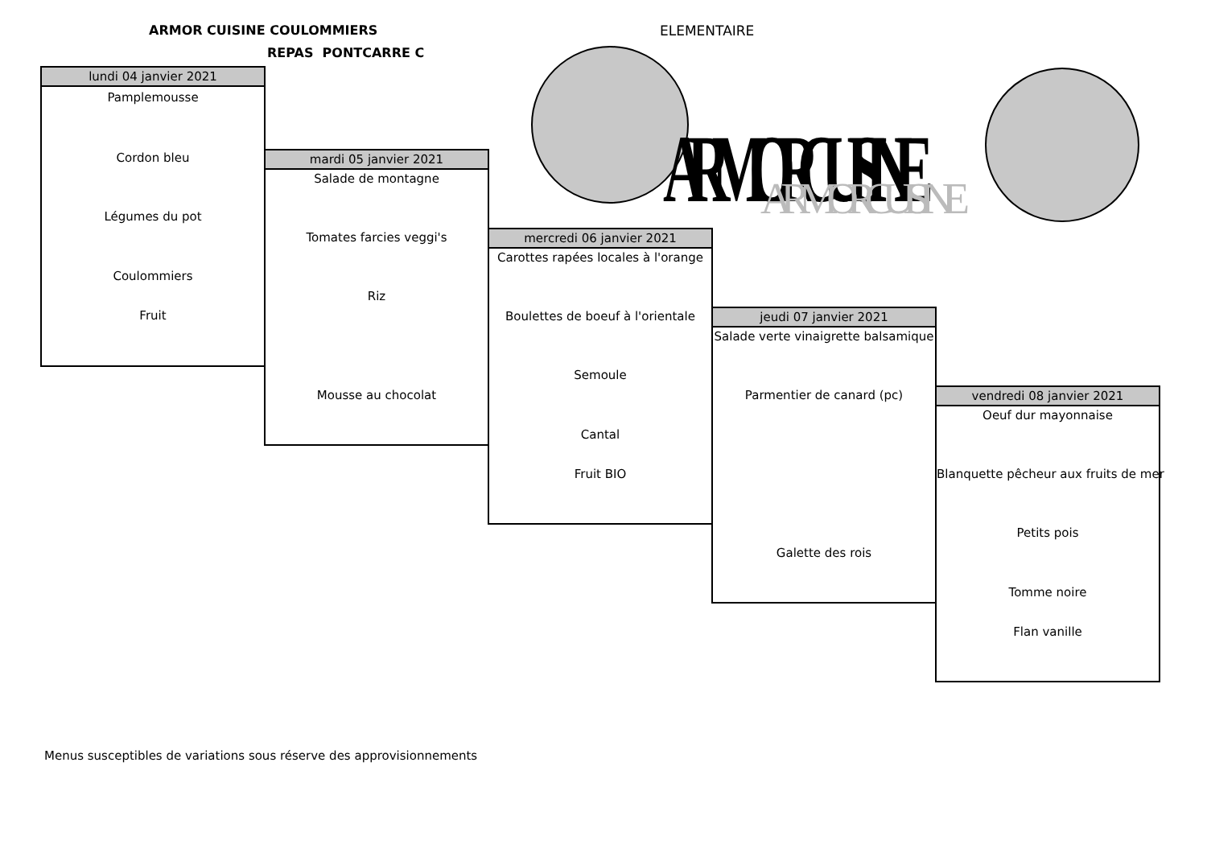ARMOR CUISINE COULOMMIERS
REPAS PONTCARRE C
ELEMENTAIRE
ARMOR CUISINE
ARMOR CUISINE
lundi 04 janvier 2021
Pamplemousse
Cordon bleu
Légumes du pot
Coulommiers
Fruit
mardi 05 janvier 2021
Salade de montagne
Tomates farcies veggi's
Riz
Mousse au chocolat
mercredi 06 janvier 2021
Carottes rapées locales à l'orange
Boulettes de boeuf à l'orientale
Semoule
Cantal
Fruit BIO
jeudi 07 janvier 2021
Salade verte vinaigrette balsamique
Parmentier de canard (pc)
Galette des rois
vendredi 08 janvier 2021
Oeuf dur mayonnaise
Blanquette pêcheur aux fruits de mer
Petits pois
Tomme noire
Flan vanille
Menus susceptibles de variations sous réserve des approvisionnements